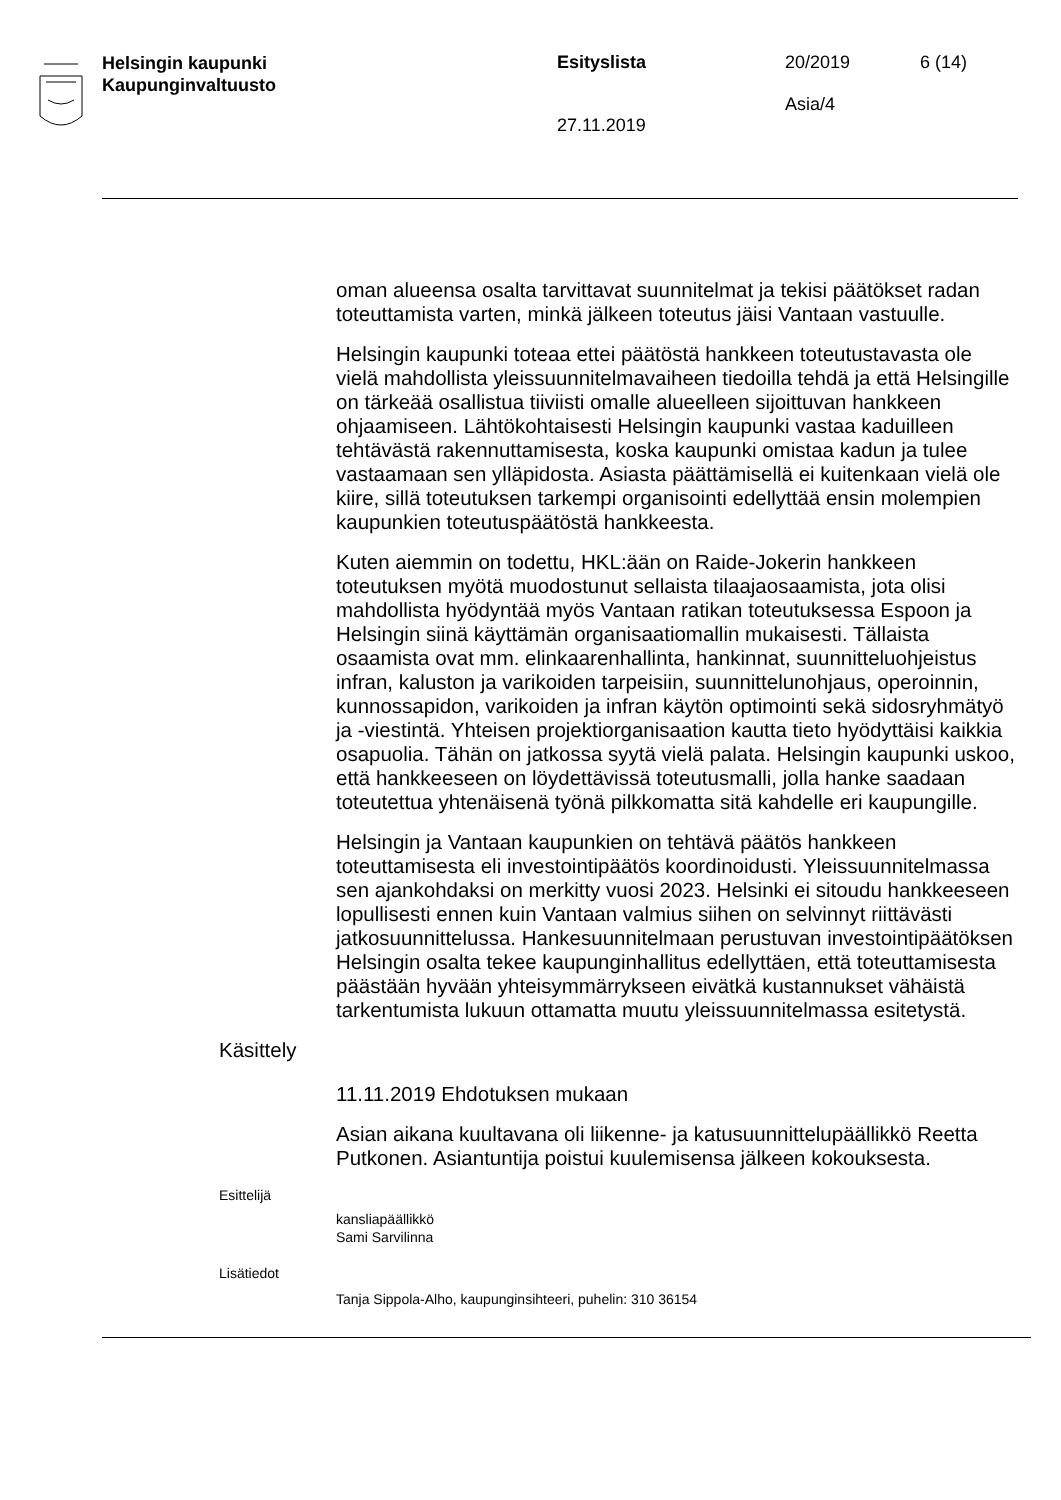Helsingin kaupunki
Kaupunginvaltuusto
Esityslista
27.11.2019
20/2019
Asia/4
6 (14)
oman alueensa osalta tarvittavat suunnitelmat ja tekisi päätökset radan toteuttamista varten, minkä jälkeen toteutus jäisi Vantaan vastuulle.
Helsingin kaupunki toteaa ettei päätöstä hankkeen toteutustavasta ole vielä mahdollista yleissuunnitelmavaiheen tiedoilla tehdä ja että Helsingille on tärkeää osallistua tiiviisti omalle alueelleen sijoittuvan hankkeen ohjaamiseen. Lähtökohtaisesti Helsingin kaupunki vastaa kaduilleen tehtävästä rakennuttamisesta, koska kaupunki omistaa kadun ja tulee vastaamaan sen ylläpidosta. Asiasta päättämisellä ei kuitenkaan vielä ole kiire, sillä toteutuksen tarkempi organisointi edellyttää ensin molempien kaupunkien toteutuspäätöstä hankkeesta.
Kuten aiemmin on todettu, HKL:ään on Raide-Jokerin hankkeen toteutuksen myötä muodostunut sellaista tilaajaosaamista, jota olisi mahdollista hyödyntää myös Vantaan ratikan toteutuksessa Espoon ja Helsingin siinä käyttämän organisaatiomallin mukaisesti. Tällaista osaamista ovat mm. elinkaarenhallinta, hankinnat, suunnitteluohjeistus infran, kaluston ja varikoiden tarpeisiin, suunnittelunohjaus, operoinnin, kunnossapidon, varikoiden ja infran käytön optimointi sekä sidosryhmätyö ja -viestintä. Yhteisen projektiorganisaation kautta tieto hyödyttäisi kaikkia osapuolia. Tähän on jatkossa syytä vielä palata. Helsingin kaupunki uskoo, että hankkeeseen on löydettävissä toteutusmalli, jolla hanke saadaan toteutettua yhtenäisenä työnä pilkkomatta sitä kahdelle eri kaupungille.
Helsingin ja Vantaan kaupunkien on tehtävä päätös hankkeen toteuttamisesta eli investointipäätös koordinoidusti. Yleissuunnitelmassa sen ajankohdaksi on merkitty vuosi 2023. Helsinki ei sitoudu hankkeeseen lopullisesti ennen kuin Vantaan valmius siihen on selvinnyt riittävästi jatkosuunnittelussa. Hankesuunnitelmaan perustuvan investointipäätöksen Helsingin osalta tekee kaupunginhallitus edellyttäen, että toteuttamisesta päästään hyvään yhteisymmärrykseen eivätkä kustannukset vähäistä tarkentumista lukuun ottamatta muutu yleissuunnitelmassa esitetystä.
Käsittely
11.11.2019 Ehdotuksen mukaan
Asian aikana kuultavana oli liikenne- ja katusuunnittelupäällikkö Reetta Putkonen. Asiantuntija poistui kuulemisensa jälkeen kokouksesta.
Esittelijä
kansliapäällikkö
Sami Sarvilinna
Lisätiedot
Tanja Sippola-Alho, kaupunginsihteeri, puhelin: 310 36154